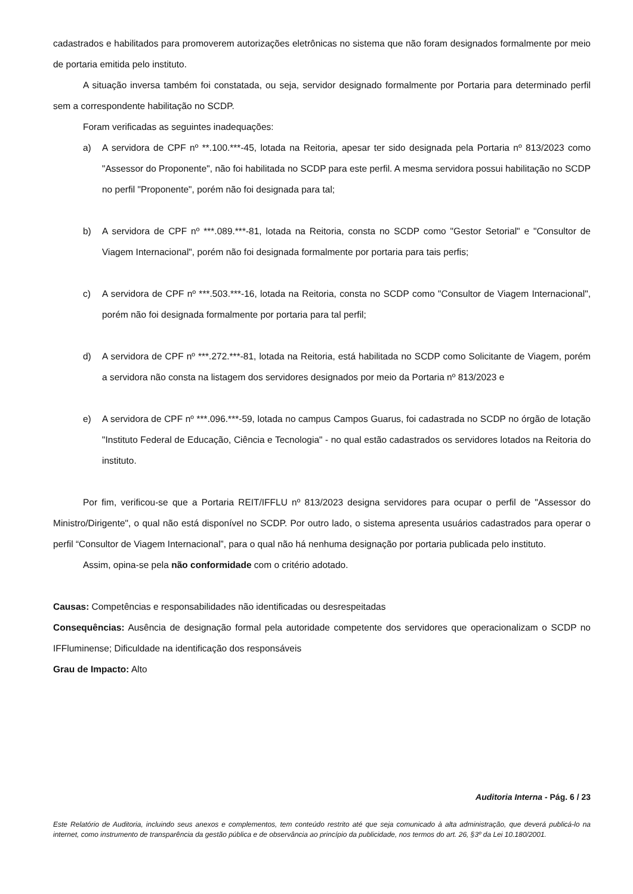cadastrados e habilitados para promoverem autorizações eletrônicas no sistema que não foram designados formalmente por meio de portaria emitida pelo instituto.
A situação inversa também foi constatada, ou seja, servidor designado formalmente por Portaria para determinado perfil sem a correspondente habilitação no SCDP.
Foram verificadas as seguintes inadequações:
a) A servidora de CPF nº **.100.***-45, lotada na Reitoria, apesar ter sido designada pela Portaria nº 813/2023 como "Assessor do Proponente", não foi habilitada no SCDP para este perfil. A mesma servidora possui habilitação no SCDP no perfil "Proponente", porém não foi designada para tal;
b) A servidora de CPF nº ***.089.***-81, lotada na Reitoria, consta no SCDP como "Gestor Setorial" e "Consultor de Viagem Internacional", porém não foi designada formalmente por portaria para tais perfis;
c) A servidora de CPF nº ***.503.***-16, lotada na Reitoria, consta no SCDP como "Consultor de Viagem Internacional", porém não foi designada formalmente por portaria para tal perfil;
d) A servidora de CPF nº ***.272.***-81, lotada na Reitoria, está habilitada no SCDP como Solicitante de Viagem, porém a servidora não consta na listagem dos servidores designados por meio da Portaria nº 813/2023 e
e) A servidora de CPF nº ***.096.***-59, lotada no campus Campos Guarus, foi cadastrada no SCDP no órgão de lotação "Instituto Federal de Educação, Ciência e Tecnologia" - no qual estão cadastrados os servidores lotados na Reitoria do instituto.
Por fim, verificou-se que a Portaria REIT/IFFLU nº 813/2023 designa servidores para ocupar o perfil de "Assessor do Ministro/Dirigente", o qual não está disponível no SCDP. Por outro lado, o sistema apresenta usuários cadastrados para operar o perfil “Consultor de Viagem Internacional”, para o qual não há nenhuma designação por portaria publicada pelo instituto.
Assim, opina-se pela não conformidade com o critério adotado.
Causas: Competências e responsabilidades não identificadas ou desrespeitadas
Consequências: Ausência de designação formal pela autoridade competente dos servidores que operacionalizam o SCDP no IFFluminense; Dificuldade na identificação dos responsáveis
Grau de Impacto: Alto
Auditoria Interna - Pág. 6 / 23
Este Relatório de Auditoria, incluindo seus anexos e complementos, tem conteúdo restrito até que seja comunicado à alta administração, que deverá publicá-lo na internet, como instrumento de transparência da gestão pública e de observância ao princípio da publicidade, nos termos do art. 26, §3º da Lei 10.180/2001.